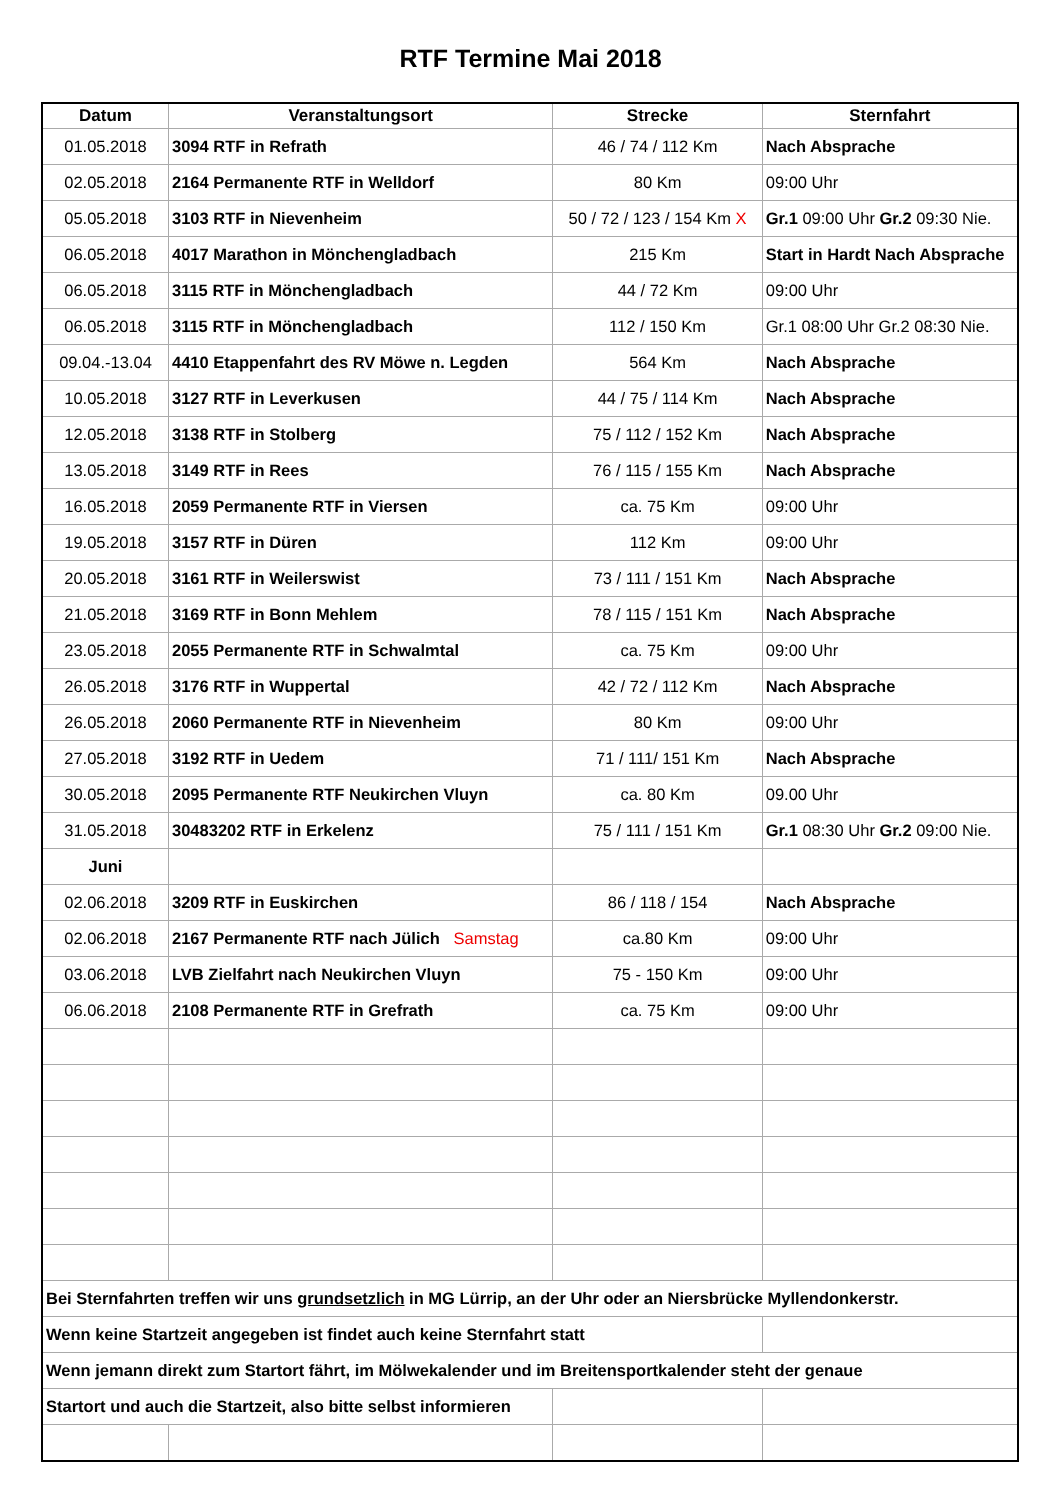RTF Termine Mai 2018
| Datum | Veranstaltungsort | Strecke | Sternfahrt |
| --- | --- | --- | --- |
| 01.05.2018 | 3094 RTF in Refrath | 46 / 74 / 112 Km | Nach Absprache |
| 02.05.2018 | 2164 Permanente RTF in Welldorf | 80 Km | 09:00 Uhr |
| 05.05.2018 | 3103 RTF in Nievenheim | 50 / 72 / 123 / 154 Km X | Gr.1 09:00 Uhr Gr.2 09:30 Nie. |
| 06.05.2018 | 4017 Marathon in Mönchengladbach | 215 Km | Start in Hardt Nach Absprache |
| 06.05.2018 | 3115 RTF in Mönchengladbach | 44 / 72 Km | 09:00 Uhr |
| 06.05.2018 | 3115 RTF in Mönchengladbach | 112 / 150 Km | Gr.1 08:00 Uhr Gr.2 08:30 Nie. |
| 09.04.-13.04 | 4410 Etappenfahrt des RV Möwe n. Legden | 564 Km | Nach Absprache |
| 10.05.2018 | 3127 RTF in Leverkusen | 44 / 75 / 114 Km | Nach Absprache |
| 12.05.2018 | 3138 RTF in Stolberg | 75 / 112 / 152 Km | Nach Absprache |
| 13.05.2018 | 3149 RTF in Rees | 76 / 115 / 155 Km | Nach Absprache |
| 16.05.2018 | 2059 Permanente RTF in Viersen | ca. 75 Km | 09:00 Uhr |
| 19.05.2018 | 3157 RTF in Düren | 112 Km | 09:00 Uhr |
| 20.05.2018 | 3161 RTF in Weilerswist | 73 / 111 / 151 Km | Nach Absprache |
| 21.05.2018 | 3169 RTF in Bonn Mehlem | 78 / 115 / 151 Km | Nach Absprache |
| 23.05.2018 | 2055 Permanente RTF in Schwalmtal | ca. 75 Km | 09:00 Uhr |
| 26.05.2018 | 3176 RTF in Wuppertal | 42 / 72 / 112 Km | Nach Absprache |
| 26.05.2018 | 2060 Permanente RTF in Nievenheim | 80 Km | 09:00 Uhr |
| 27.05.2018 | 3192 RTF in Uedem | 71 / 111/ 151 Km | Nach Absprache |
| 30.05.2018 | 2095 Permanente RTF Neukirchen Vluyn | ca. 80 Km | 09.00 Uhr |
| 31.05.2018 | 30483202 RTF in Erkelenz | 75 / 111 / 151 Km | Gr.1 08:30 Uhr Gr.2 09:00 Nie. |
| Juni | | | |
| 02.06.2018 | 3209 RTF in Euskirchen | 86 / 118 / 154 | Nach Absprache |
| 02.06.2018 | 2167 Permanente RTF nach Jülich Samstag | ca.80 Km | 09:00 Uhr |
| 03.06.2018 | LVB Zielfahrt nach Neukirchen Vluyn | 75 - 150 Km | 09:00 Uhr |
| 06.06.2018 | 2108 Permanente RTF in Grefrath | ca. 75 Km | 09:00 Uhr |
| Bei Sternfahrten treffen wir uns grundsetzlich in MG Lürrip, an der Uhr oder an Niersbrücke Myllendonkerstr. | | | |
| Wenn keine Startzeit angegeben ist findet auch keine Sternfahrt statt | | | |
| Wenn jemann direkt zum Startort fährt, im Mölwekalender und im Breitensportkalender steht der genaue | | | |
| Startort und auch die Startzeit, also bitte selbst informieren | | | |